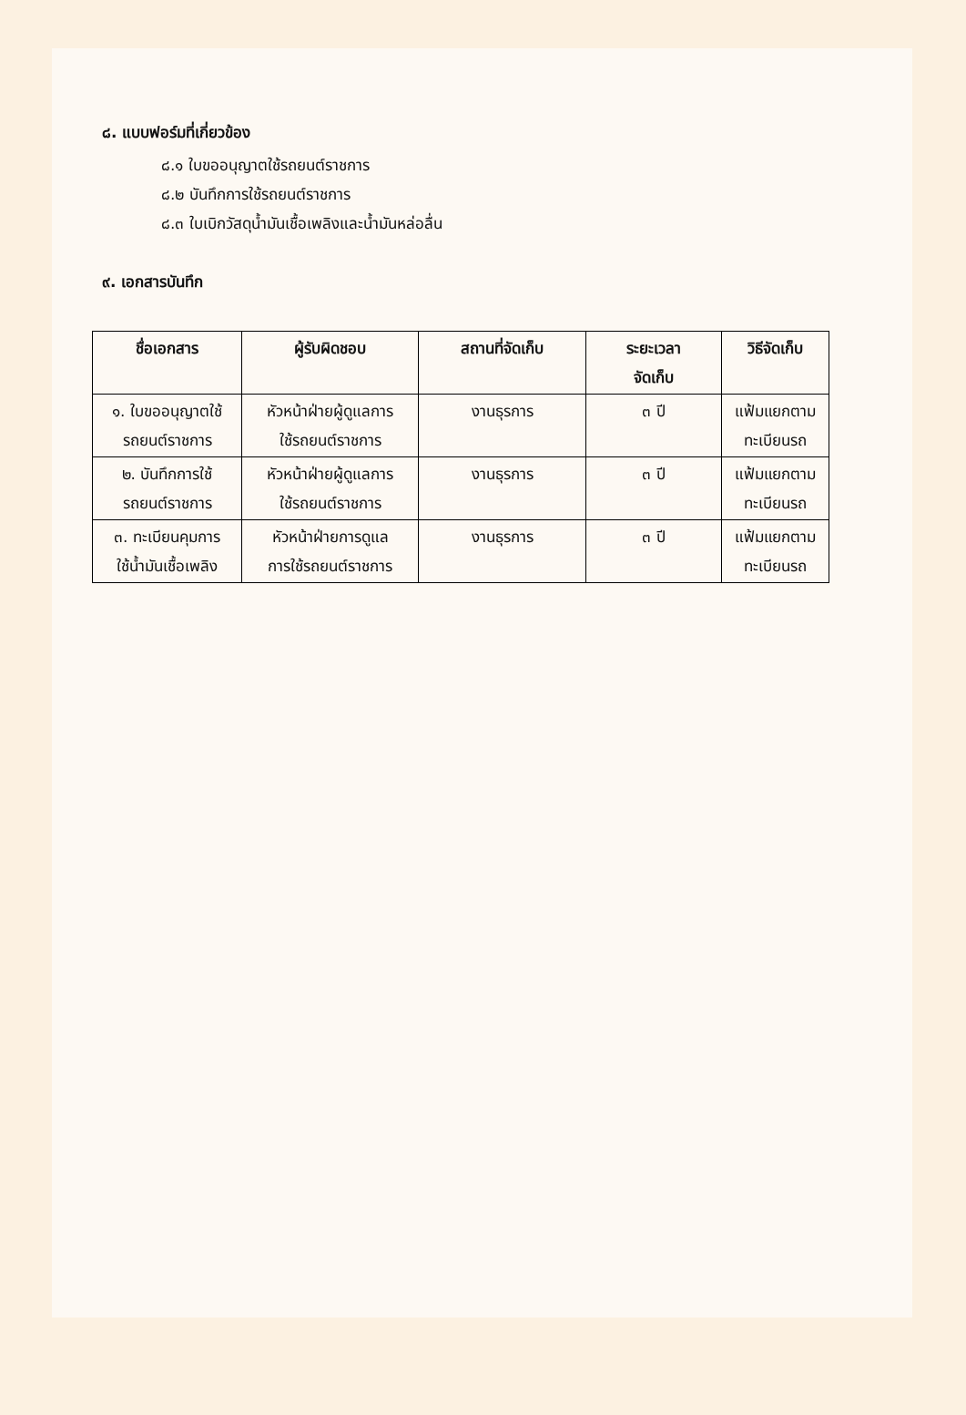๘. แบบฟอร์มที่เกี่ยวข้อง
๘.๑ ใบขออนุญาตใช้รถยนต์ราชการ
๘.๒ บันทึกการใช้รถยนต์ราชการ
๘.๓ ใบเบิกวัสดุน้ำมันเชื้อเพลิงและน้ำมันหล่อลื่น
๙. เอกสารบันทึก
| ชื่อเอกสาร | ผู้รับผิดชอบ | สถานที่จัดเก็บ | ระยะเวลา จัดเก็บ | วิธีจัดเก็บ |
| --- | --- | --- | --- | --- |
| ๑. ใบขออนุญาตใช้ รถยนต์ราชการ | หัวหน้าฝ่ายผู้ดูแลการ ใช้รถยนต์ราชการ | งานธุรการ | ๓ ปี | แฟ้มแยกตาม ทะเบียนรถ |
| ๒. บันทึกการใช้ รถยนต์ราชการ | หัวหน้าฝ่ายผู้ดูแลการ ใช้รถยนต์ราชการ | งานธุรการ | ๓ ปี | แฟ้มแยกตาม ทะเบียนรถ |
| ๓. ทะเบียนคุมการ ใช้น้ำมันเชื้อเพลิง | หัวหน้าฝ่ายการดูแล การใช้รถยนต์ราชการ | งานธุรการ | ๓ ปี | แฟ้มแยกตาม ทะเบียนรถ |